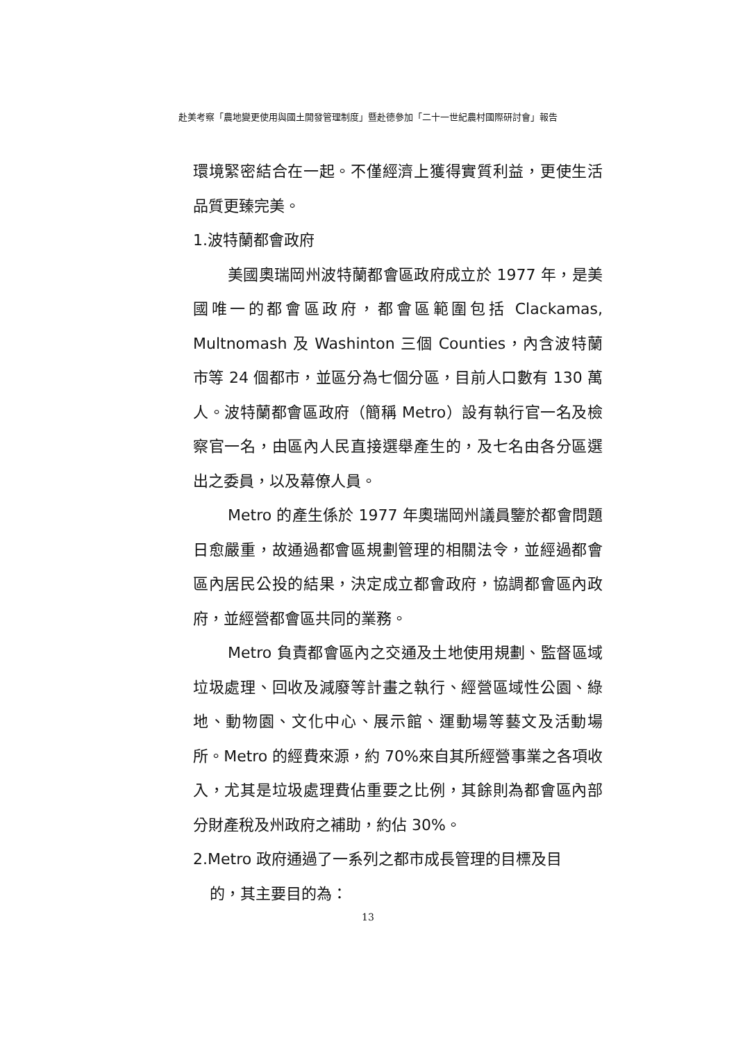赴美考察「農地變更使用與國土開發管理制度」暨赴德參加「二十一世紀農村國際研討會」報告
環境緊密結合在一起。不僅經濟上獲得實質利益，更使生活品質更臻完美。
1.波特蘭都會政府
美國奧瑞岡州波特蘭都會區政府成立於 1977 年，是美國唯一的都會區政府，都會區範圍包括 Clackamas, Multnomash 及 Washinton 三個 Counties，內含波特蘭市等 24 個都市，並區分為七個分區，目前人口數有 130 萬人。波特蘭都會區政府（簡稱 Metro）設有執行官一名及檢察官一名，由區內人民直接選舉產生的，及七名由各分區選出之委員，以及幕僚人員。
Metro 的產生係於 1977 年奧瑞岡州議員鑒於都會問題日愈嚴重，故通過都會區規劃管理的相關法令，並經過都會區內居民公投的結果，決定成立都會政府，協調都會區內政府，並經營都會區共同的業務。
Metro 負責都會區內之交通及土地使用規劃、監督區域垃圾處理、回收及減廢等計畫之執行、經營區域性公園、綠地、動物園、文化中心、展示館、運動場等藝文及活動場所。Metro 的經費來源，約 70%來自其所經營事業之各項收入，尤其是垃圾處理費佔重要之比例，其餘則為都會區內部分財產稅及州政府之補助，約佔 30%。
2.Metro 政府通過了一系列之都市成長管理的目標及目
的，其主要目的為：
13